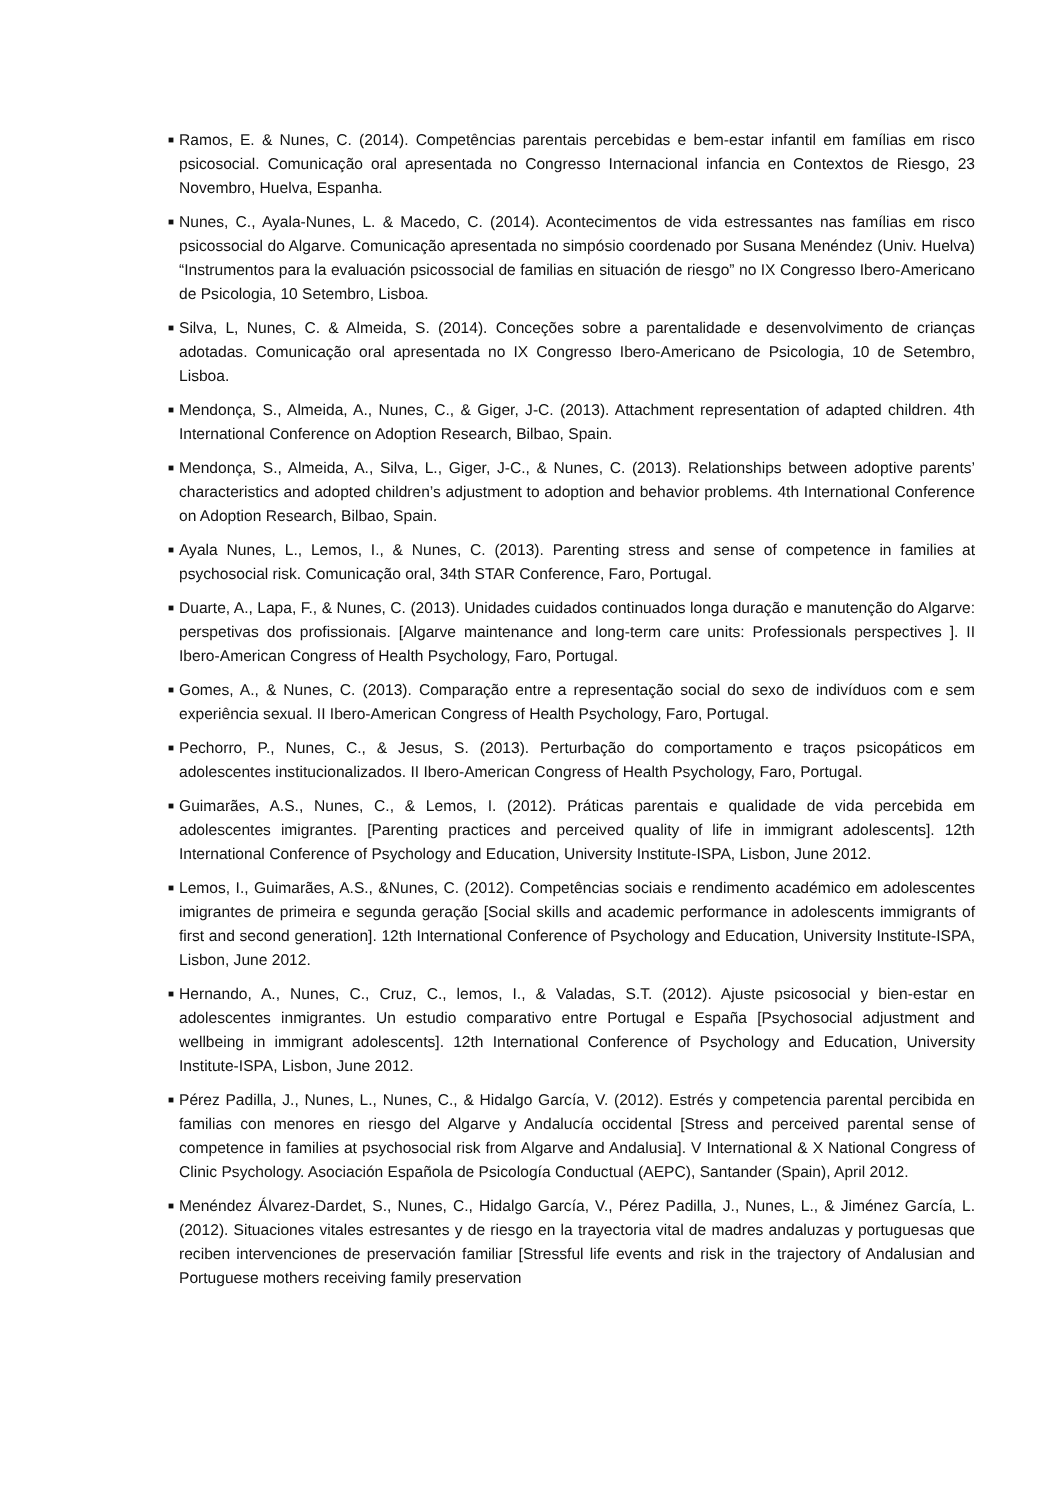■ Ramos, E. & Nunes, C. (2014). Competências parentais percebidas e bem-estar infantil em famílias em risco psicosocial. Comunicação oral apresentada no Congresso Internacional infancia en Contextos de Riesgo, 23 Novembro, Huelva, Espanha.
■ Nunes, C., Ayala-Nunes, L. & Macedo, C. (2014). Acontecimentos de vida estressantes nas famílias em risco psicossocial do Algarve. Comunicação apresentada no simpósio coordenado por Susana Menéndez (Univ. Huelva) “Instrumentos para la evaluación psicossocial de familias en situación de riesgo” no IX Congresso Ibero-Americano de Psicologia, 10 Setembro, Lisboa.
■ Silva, L, Nunes, C. & Almeida, S. (2014). Conceções sobre a parentalidade e desenvolvimento de crianças adotadas. Comunicação oral apresentada no IX Congresso Ibero-Americano de Psicologia, 10 de Setembro, Lisboa.
■ Mendonça, S., Almeida, A., Nunes, C., & Giger, J-C. (2013). Attachment representation of adapted children. 4th International Conference on Adoption Research, Bilbao, Spain.
■ Mendonça, S., Almeida, A., Silva, L., Giger, J-C., & Nunes, C. (2013). Relationships between adoptive parents’ characteristics and adopted children’s adjustment to adoption and behavior problems. 4th International Conference on Adoption Research, Bilbao, Spain.
■ Ayala Nunes, L., Lemos, I., & Nunes, C. (2013). Parenting stress and sense of competence in families at psychosocial risk. Comunicação oral, 34th STAR Conference, Faro, Portugal.
■ Duarte, A., Lapa, F., & Nunes, C. (2013). Unidades cuidados continuados longa duração e manutenção do Algarve: perspetivas dos profissionais. [Algarve maintenance and long-term care units: Professionals perspectives ]. II Ibero-American Congress of Health Psychology, Faro, Portugal.
■ Gomes, A., & Nunes, C. (2013). Comparação entre a representação social do sexo de indivíduos com e sem experiência sexual. II Ibero-American Congress of Health Psychology, Faro, Portugal.
■ Pechorro, P., Nunes, C., & Jesus, S. (2013). Perturbação do comportamento e traços psicopáticos em adolescentes institucionalizados. II Ibero-American Congress of Health Psychology, Faro, Portugal.
■ Guimarães, A.S., Nunes, C., & Lemos, I. (2012). Práticas parentais e qualidade de vida percebida em adolescentes imigrantes. [Parenting practices and perceived quality of life in immigrant adolescents]. 12th International Conference of Psychology and Education, University Institute-ISPA, Lisbon, June 2012.
■ Lemos, I., Guimarães, A.S., &Nunes, C. (2012). Competências sociais e rendimento académico em adolescentes imigrantes de primeira e segunda geração [Social skills and academic performance in adolescents immigrants of first and second generation]. 12th International Conference of Psychology and Education, University Institute-ISPA, Lisbon, June 2012.
■ Hernando, A., Nunes, C., Cruz, C., lemos, I., & Valadas, S.T. (2012). Ajuste psicosocial y bien-estar en adolescentes inmigrantes. Un estudio comparativo entre Portugal e España [Psychosocial adjustment and wellbeing in immigrant adolescents]. 12th International Conference of Psychology and Education, University Institute-ISPA, Lisbon, June 2012.
■ Pérez Padilla, J., Nunes, L., Nunes, C., & Hidalgo García, V. (2012). Estrés y competencia parental percibida en familias con menores en riesgo del Algarve y Andalucía occidental [Stress and perceived parental sense of competence in families at psychosocial risk from Algarve and Andalusia]. V International & X National Congress of Clinic Psychology. Asociación Española de Psicología Conductual (AEPC), Santander (Spain), April 2012.
■ Menéndez Álvarez-Dardet, S., Nunes, C., Hidalgo García, V., Pérez Padilla, J., Nunes, L., & Jiménez García, L. (2012). Situaciones vitales estresantes y de riesgo en la trayectoria vital de madres andaluzas y portuguesas que reciben intervenciones de preservación familiar [Stressful life events and risk in the trajectory of Andalusian and Portuguese mothers receiving family preservation